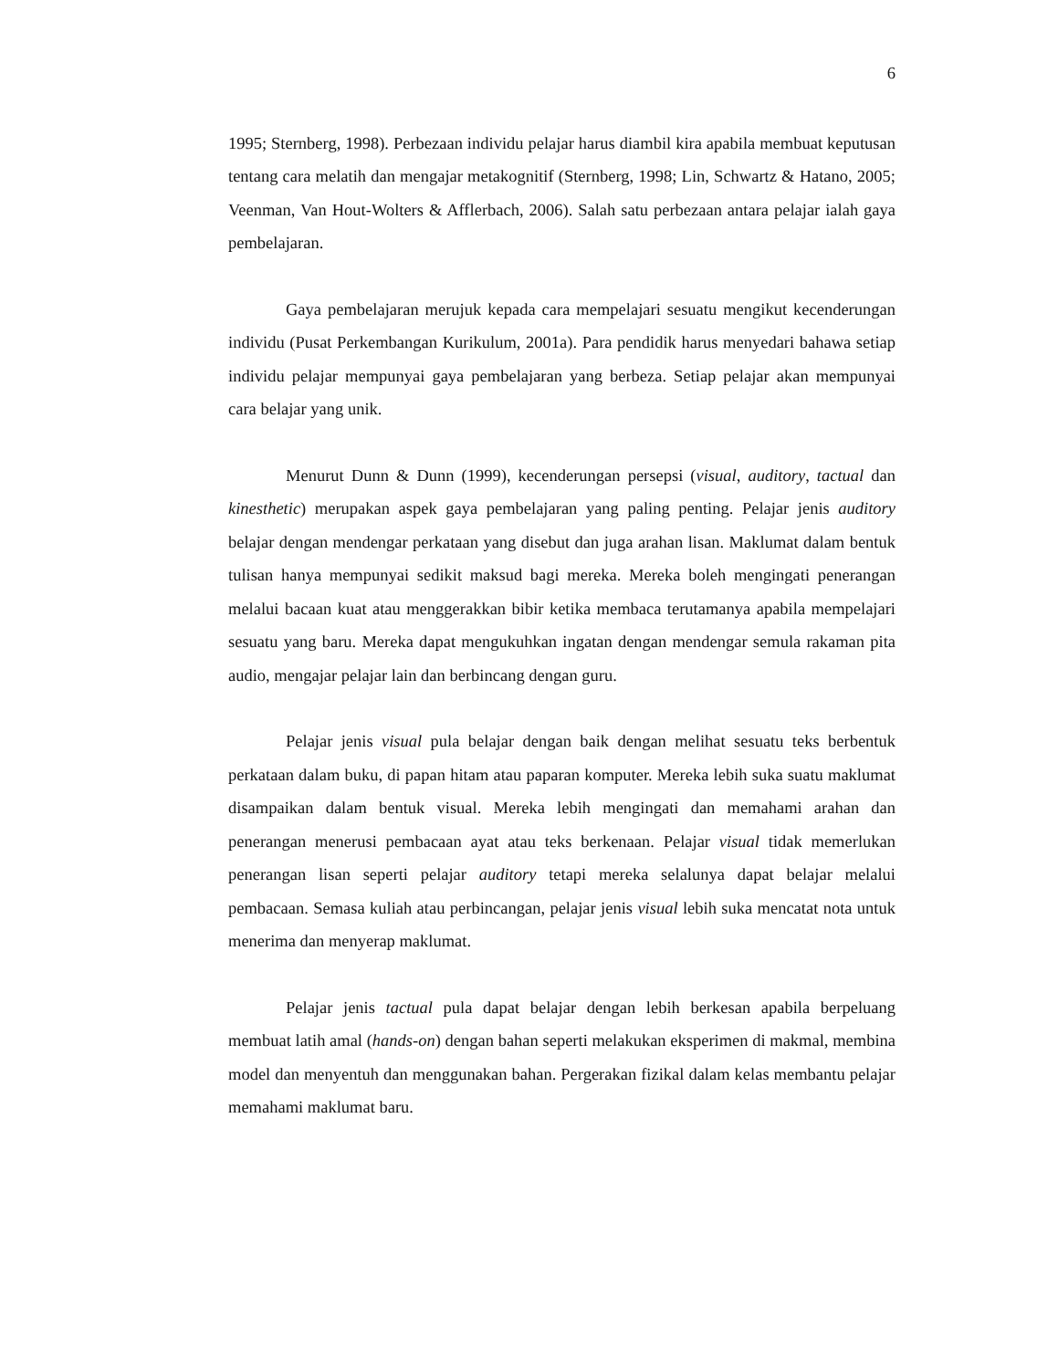6
1995; Sternberg, 1998). Perbezaan individu pelajar harus diambil kira apabila membuat keputusan tentang cara melatih dan mengajar metakognitif (Sternberg, 1998; Lin, Schwartz & Hatano, 2005; Veenman, Van Hout-Wolters & Afflerbach, 2006). Salah satu perbezaan antara pelajar ialah gaya pembelajaran.
Gaya pembelajaran merujuk kepada cara mempelajari sesuatu mengikut kecenderungan individu (Pusat Perkembangan Kurikulum, 2001a). Para pendidik harus menyedari bahawa setiap individu pelajar mempunyai gaya pembelajaran yang berbeza. Setiap pelajar akan mempunyai cara belajar yang unik.
Menurut Dunn & Dunn (1999), kecenderungan persepsi (visual, auditory, tactual dan kinesthetic) merupakan aspek gaya pembelajaran yang paling penting. Pelajar jenis auditory belajar dengan mendengar perkataan yang disebut dan juga arahan lisan. Maklumat dalam bentuk tulisan hanya mempunyai sedikit maksud bagi mereka. Mereka boleh mengingati penerangan melalui bacaan kuat atau menggerakkan bibir ketika membaca terutamanya apabila mempelajari sesuatu yang baru. Mereka dapat mengukuhkan ingatan dengan mendengar semula rakaman pita audio, mengajar pelajar lain dan berbincang dengan guru.
Pelajar jenis visual pula belajar dengan baik dengan melihat sesuatu teks berbentuk perkataan dalam buku, di papan hitam atau paparan komputer. Mereka lebih suka suatu maklumat disampaikan dalam bentuk visual. Mereka lebih mengingati dan memahami arahan dan penerangan menerusi pembacaan ayat atau teks berkenaan. Pelajar visual tidak memerlukan penerangan lisan seperti pelajar auditory tetapi mereka selalunya dapat belajar melalui pembacaan. Semasa kuliah atau perbincangan, pelajar jenis visual lebih suka mencatat nota untuk menerima dan menyerap maklumat.
Pelajar jenis tactual pula dapat belajar dengan lebih berkesan apabila berpeluang membuat latih amal (hands-on) dengan bahan seperti melakukan eksperimen di makmal, membina model dan menyentuh dan menggunakan bahan. Pergerakan fizikal dalam kelas membantu pelajar memahami maklumat baru.